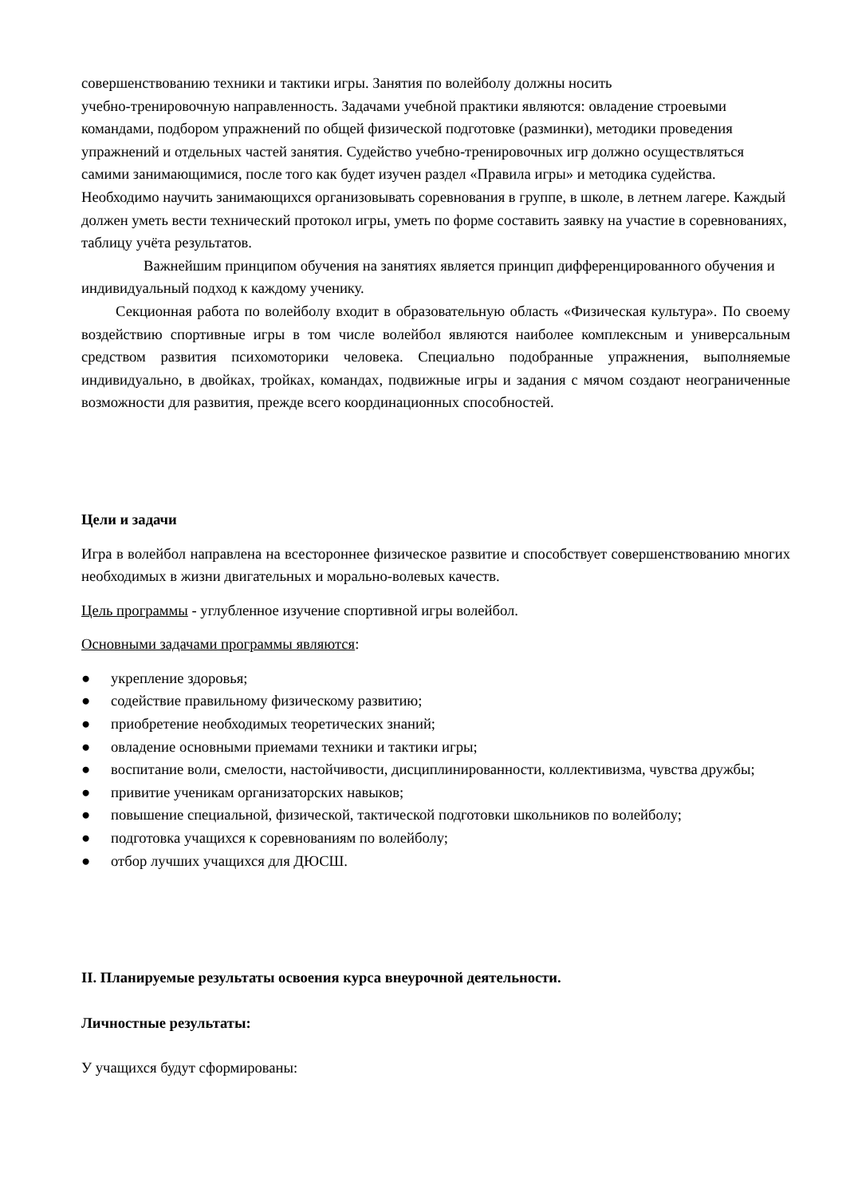совершенствованию техники и тактики игры. Занятия по волейболу должны носить
учебно-тренировочную направленность. Задачами учебной практики являются: овладение строевыми командами, подбором упражнений по общей физической подготовке (разминки), методики проведения упражнений и отдельных частей занятия. Судейство учебно-тренировочных игр должно осуществляться самими занимающимися, после того как будет изучен раздел «Правила игры» и методика судейства. Необходимо научить занимающихся организовывать соревнования в группе, в школе, в летнем лагере. Каждый должен уметь вести технический протокол игры, уметь по форме составить заявку на участие в соревнованиях, таблицу учёта результатов.
Важнейшим принципом обучения на занятиях является принцип дифференцированного обучения и индивидуальный подход к каждому ученику.
Секционная работа по волейболу входит в образовательную область «Физическая культура». По своему воздействию спортивные игры в том числе волейбол являются наиболее комплексным и универсальным средством развития психомоторики человека. Специально подобранные упражнения, выполняемые индивидуально, в двойках, тройках, командах, подвижные игры и задания с мячом создают неограниченные возможности для развития, прежде всего координационных способностей.
Цели и задачи
Игра в волейбол направлена на всестороннее физическое развитие и способствует совершенствованию многих необходимых в жизни двигательных и морально-волевых качеств.
Цель программы - углубленное изучение спортивной игры волейбол.
Основными задачами программы являются:
● укрепление здоровья;
● содействие правильному физическому развитию;
● приобретение необходимых теоретических знаний;
● овладение основными приемами техники и тактики игры;
● воспитание воли, смелости, настойчивости, дисциплинированности, коллективизма, чувства дружбы;
● привитие ученикам организаторских навыков;
● повышение специальной, физической, тактической подготовки школьников по волейболу;
● подготовка учащихся к соревнованиям по волейболу;
● отбор лучших учащихся для ДЮСШ.
II. Планируемые результаты освоения курса внеурочной деятельности.
Личностные результаты:
У учащихся будут сформированы: